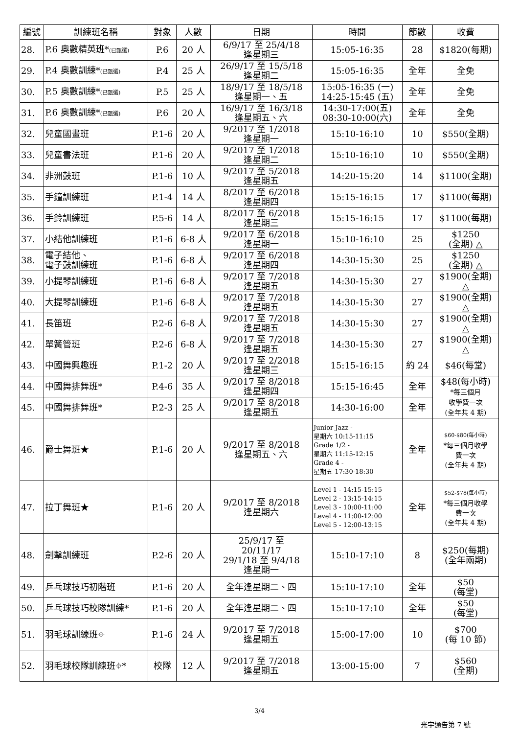| 編號 | 訓練班名稱 | 對象 | 人數 | 日期 | 時間 | 節數 | 收費 |
| --- | --- | --- | --- | --- | --- | --- | --- |
| 28. | P.6 奧數精英班* (已甄選) | P.6 | 20 人 | 6/9/17 至 25/4/18 逢星期三 | 15:05-16:35 | 28 | $1820(每期) |
| 29. | P.4 奧數訓練* (已甄選) | P.4 | 25 人 | 26/9/17 至 15/5/18 逢星期二 | 15:05-16:35 | 全年 | 全免 |
| 30. | P.5 奧數訓練* (已甄選) | P.5 | 25 人 | 18/9/17 至 18/5/18 逢星期一、五 | 15:05-16:35 (一) 14:25-15:45 (五) | 全年 | 全免 |
| 31. | P.6 奧數訓練* (已甄選) | P.6 | 20 人 | 16/9/17 至 16/3/18 逢星期五、六 | 14:30-17:00(五) 08:30-10:00(六) | 全年 | 全免 |
| 32. | 兒童國畫班 | P.1-6 | 20 人 | 9/2017 至 1/2018 逢星期一 | 15:10-16:10 | 10 | $550(全期) |
| 33. | 兒童書法班 | P.1-6 | 20 人 | 9/2017 至 1/2018 逢星期二 | 15:10-16:10 | 10 | $550(全期) |
| 34. | 非洲鼓班 | P.1-6 | 10 人 | 9/2017 至 5/2018 逢星期五 | 14:20-15:20 | 14 | $1100(全期) |
| 35. | 手鐘訓練班 | P.1-4 | 14 人 | 8/2017 至 6/2018 逢星期四 | 15:15-16:15 | 17 | $1100(每期) |
| 36. | 手鈴訓練班 | P.5-6 | 14 人 | 8/2017 至 6/2018 逢星期三 | 15:15-16:15 | 17 | $1100(每期) |
| 37. | 小結他訓練班 | P.1-6 | 6-8 人 | 9/2017 至 6/2018 逢星期一 | 15:10-16:10 | 25 | $1250 (全期) △ |
| 38. | 電子結他、 電子鼓訓練班 | P.1-6 | 6-8 人 | 9/2017 至 6/2018 逢星期四 | 14:30-15:30 | 25 | $1250 (全期) △ |
| 39. | 小提琴訓練班 | P.1-6 | 6-8 人 | 9/2017 至 7/2018 逢星期五 | 14:30-15:30 | 27 | $1900(全期) △ |
| 40. | 大提琴訓練班 | P.1-6 | 6-8 人 | 9/2017 至 7/2018 逢星期五 | 14:30-15:30 | 27 | $1900(全期) △ |
| 41. | 長笛班 | P.2-6 | 6-8 人 | 9/2017 至 7/2018 逢星期五 | 14:30-15:30 | 27 | $1900(全期) △ |
| 42. | 單簧管班 | P.2-6 | 6-8 人 | 9/2017 至 7/2018 逢星期五 | 14:30-15:30 | 27 | $1900(全期) △ |
| 43. | 中國舞興趣班 | P.1-2 | 20 人 | 9/2017 至 2/2018 逢星期三 | 15:15-16:15 | 約 24 | $46(每堂) |
| 44. | 中國舞排舞班* | P.4-6 | 35 人 | 9/2017 至 8/2018 逢星期四 | 15:15-16:45 | 全年 | $48(每小時) *每三個月 收學費一次 (全年共 4 期) |
| 45. | 中國舞排舞班* | P.2-3 | 25 人 | 9/2017 至 8/2018 逢星期五 | 14:30-16:00 | 全年 | |
| 46. | 爵士舞班★ | P.1-6 | 20 人 | 9/2017 至 8/2018 逢星期五、六 | Junior Jazz - 星期六 10:15-11:15 Grade 1/2 - 星期六 11:15-12:15 Grade 4 - 星期五 17:30-18:30 | 全年 | $60-$80(每小時) *每三個月收學 費一次 (全年共 4 期) |
| 47. | 拉丁舞班★ | P.1-6 | 20 人 | 9/2017 至 8/2018 逢星期六 | Level 1 - 14:15-15:15 Level 2 - 13:15-14:15 Level 3 - 10:00-11:00 Level 4 - 11:00-12:00 Level 5 - 12:00-13:15 | 全年 | $52-$78(每小時) *每三個月收學 費一次 (全年共 4 期) |
| 48. | 劍擊訓練班 | P.2-6 | 20 人 | 25/9/17 至 20/11/17 29/1/18 至 9/4/18 逢星期一 | 15:10-17:10 | 8 | $250(每期) (全年兩期) |
| 49. | 乒乓球技巧初階班 | P.1-6 | 20 人 | 全年逢星期二、四 | 15:10-17:10 | 全年 | $50 (每堂) |
| 50. | 乒乓球技巧校隊訓練* | P.1-6 | 20 人 | 全年逢星期二、四 | 15:10-17:10 | 全年 | $50 (每堂) |
| 51. | 羽毛球訓練班⌖ | P.1-6 | 24 人 | 9/2017 至 7/2018 逢星期五 | 15:00-17:00 | 10 | $700 (每 10 節) |
| 52. | 羽毛球校隊訓練班⌖* | 校隊 | 12 人 | 9/2017 至 7/2018 逢星期五 | 13:00-15:00 | 7 | $560 (全期) |
3/4
光宇通告第 7 號